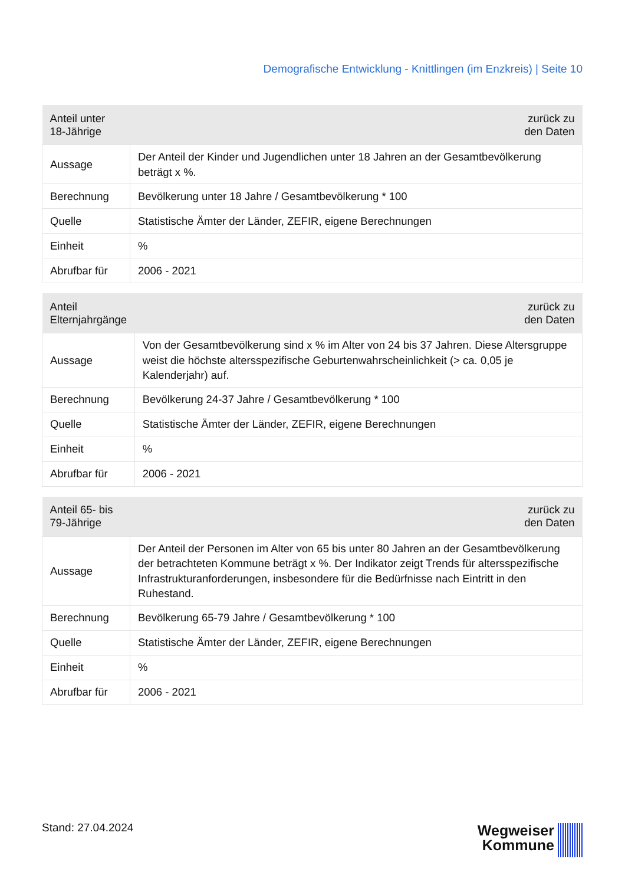Demografische Entwicklung - Knittlingen (im Enzkreis) | Seite 10
| Anteil unter 18-Jährige | zurück zu den Daten |
| --- | --- |
| Aussage | Der Anteil der Kinder und Jugendlichen unter 18 Jahren an der Gesamtbevölkerung beträgt x %. |
| Berechnung | Bevölkerung unter 18 Jahre / Gesamtbevölkerung * 100 |
| Quelle | Statistische Ämter der Länder, ZEFIR, eigene Berechnungen |
| Einheit | % |
| Abrufbar für | 2006 - 2021 |
| Anteil Elternjahrgänge | zurück zu den Daten |
| --- | --- |
| Aussage | Von der Gesamtbevölkerung sind x % im Alter von 24 bis 37 Jahren. Diese Altersgruppe weist die höchste altersspezifische Geburtenwahrscheinlichkeit (> ca. 0,05 je Kalenderjahr) auf. |
| Berechnung | Bevölkerung 24-37 Jahre / Gesamtbevölkerung * 100 |
| Quelle | Statistische Ämter der Länder, ZEFIR, eigene Berechnungen |
| Einheit | % |
| Abrufbar für | 2006 - 2021 |
| Anteil 65- bis 79-Jährige | zurück zu den Daten |
| --- | --- |
| Aussage | Der Anteil der Personen im Alter von 65 bis unter 80 Jahren an der Gesamtbevölkerung der betrachteten Kommune beträgt x %. Der Indikator zeigt Trends für altersspezifische Infrastrukturanforderungen, insbesondere für die Bedürfnisse nach Eintritt in den Ruhestand. |
| Berechnung | Bevölkerung 65-79 Jahre / Gesamtbevölkerung * 100 |
| Quelle | Statistische Ämter der Länder, ZEFIR, eigene Berechnungen |
| Einheit | % |
| Abrufbar für | 2006 - 2021 |
Stand: 27.04.2024
Wegweiser
Kommune